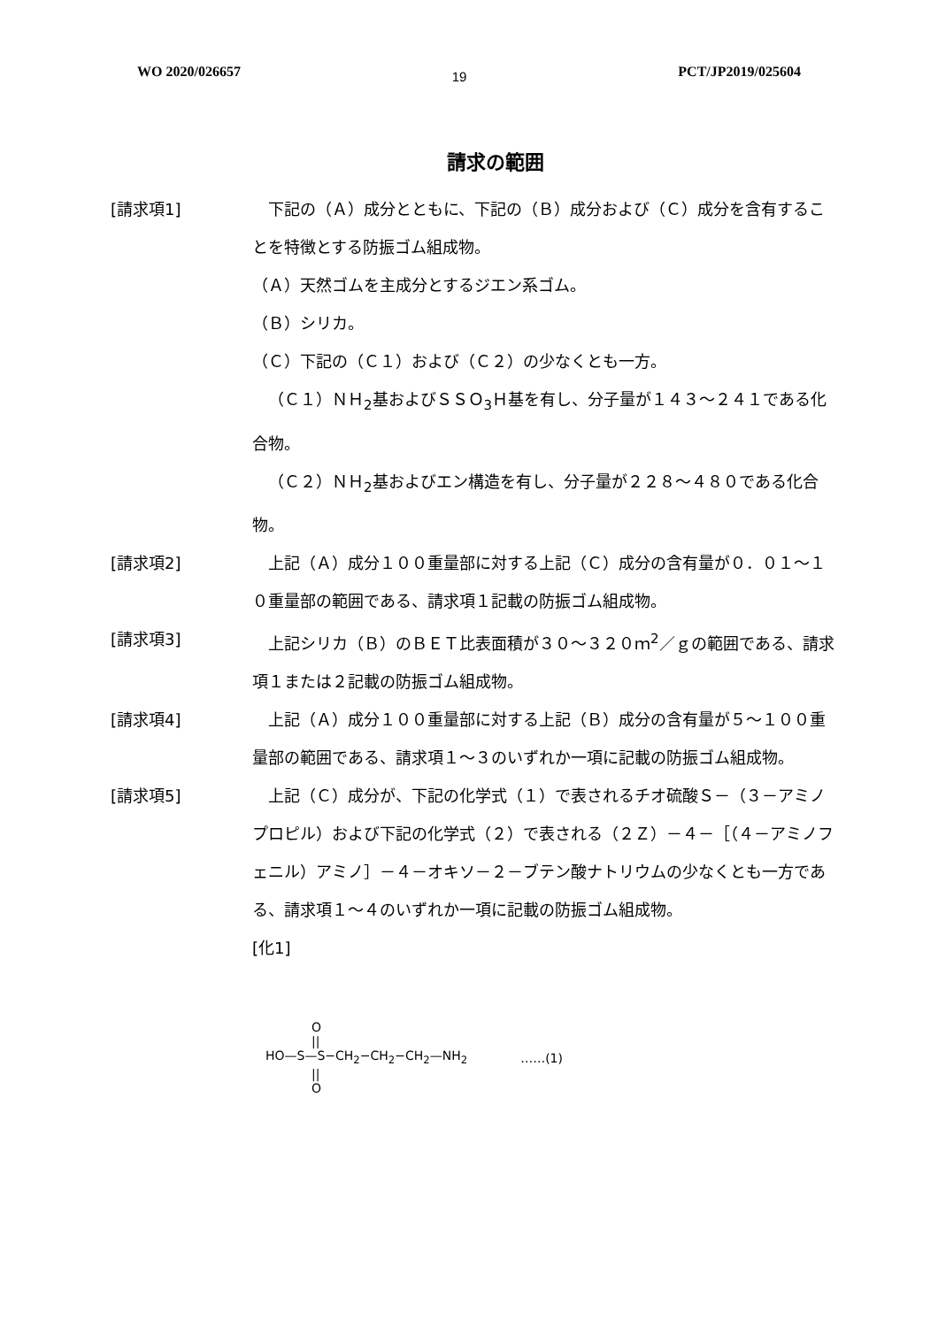WO 2020/026657 19 PCT/JP2019/025604
請求の範囲
[請求項1] 下記の（Ａ）成分とともに、下記の（Ｂ）成分および（Ｃ）成分を含有することを特徴とする防振ゴム組成物。
（Ａ）天然ゴムを主成分とするジエン系ゴム。
（Ｂ）シリカ。
（Ｃ）下記の（Ｃ１）および（Ｃ２）の少なくとも一方。
（Ｃ１）ＮＨ<sub>2</sub>基およびＳＳＯ<sub>3</sub>Ｈ基を有し、分子量が１４３～２４１である化合物。
（Ｃ２）ＮＨ<sub>2</sub>基およびエン構造を有し、分子量が２２８～４８０である化合物。
[請求項2] 上記（Ａ）成分１００重量部に対する上記（Ｃ）成分の含有量が０．０１～１０重量部の範囲である、請求項１記載の防振ゴム組成物。
[請求項3] 上記シリカ（Ｂ）のＢＥＴ比表面積が３０～３２０ｍ<sup>2</sup>／ｇの範囲である、請求項１または２記載の防振ゴム組成物。
[請求項4] 上記（Ａ）成分１００重量部に対する上記（Ｂ）成分の含有量が５～１００重量部の範囲である、請求項１～３のいずれか一項に記載の防振ゴム組成物。
[請求項5] 上記（Ｃ）成分が、下記の化学式（１）で表されるチオ硫酸Ｓ－（３－アミノプロピル）および下記の化学式（２）で表される（２Ｚ）－４－［（４－アミノフェニル）アミノ］－４－オキソ－２－ブテン酸ナトリウムの少なくとも一方である、請求項１～４のいずれか一項に記載の防振ゴム組成物。
[化1]
O
||
HO—S—S−CH<sub>2</sub>−CH<sub>2</sub>−CH<sub>2</sub>—NH<sub>2</sub>
||
O
……(1)